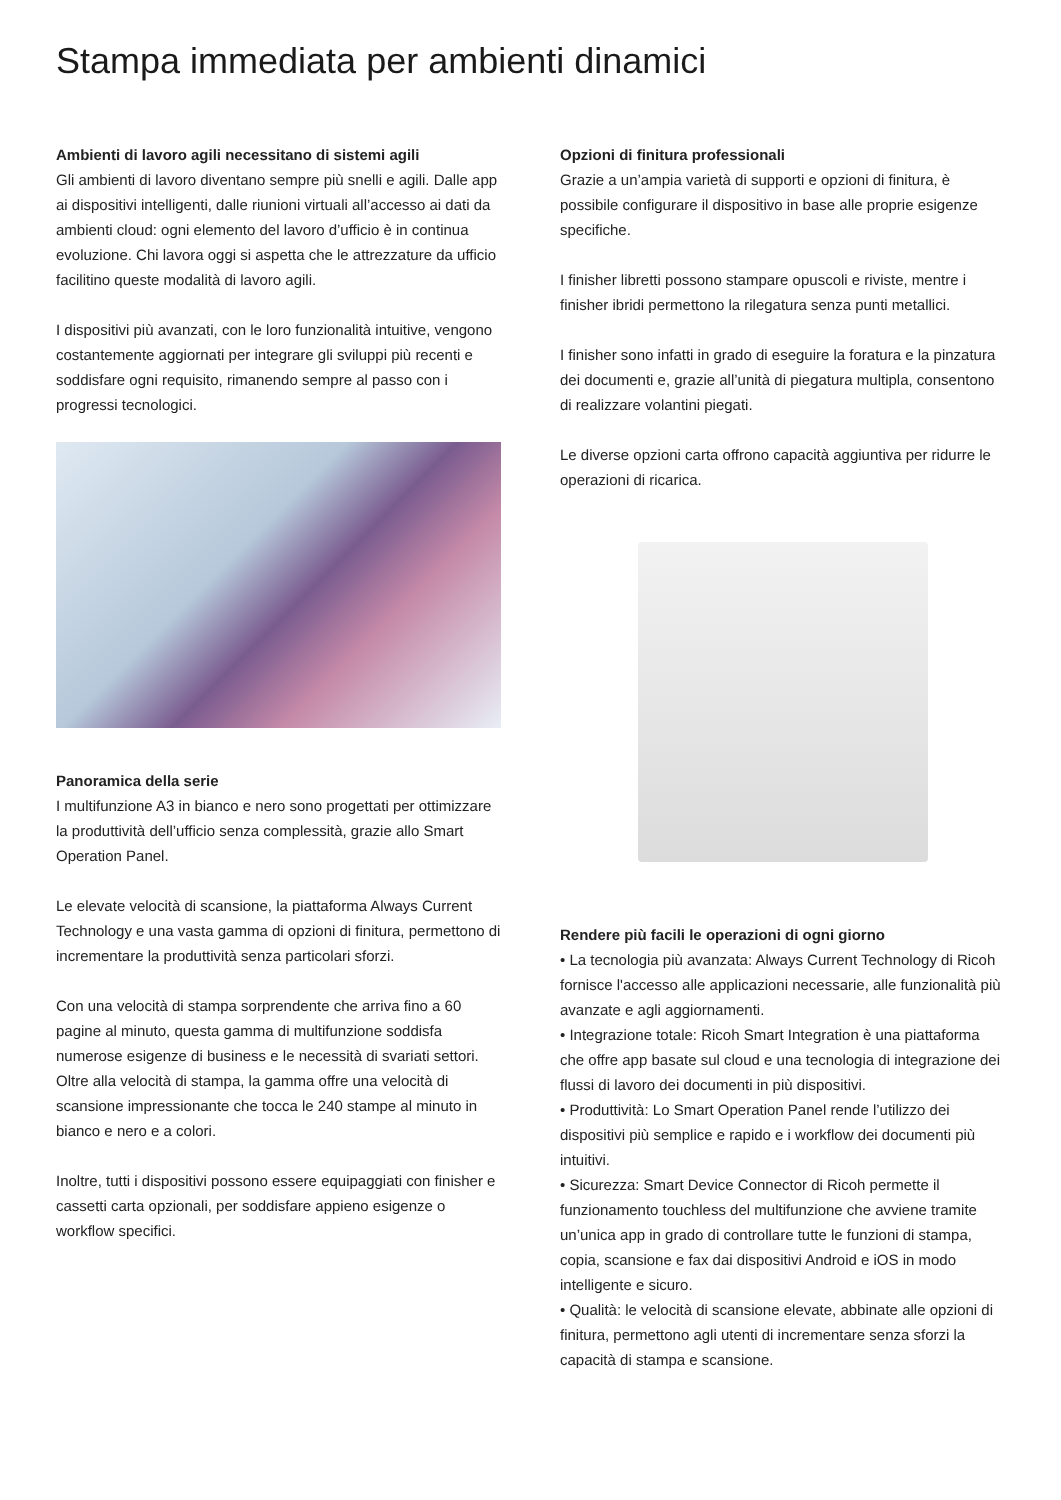Stampa immediata per ambienti dinamici
Ambienti di lavoro agili necessitano di sistemi agili
Gli ambienti di lavoro diventano sempre più snelli e agili. Dalle app ai dispositivi intelligenti, dalle riunioni virtuali all’accesso ai dati da ambienti cloud: ogni elemento del lavoro d’ufficio è in continua evoluzione. Chi lavora oggi si aspetta che le attrezzature da ufficio facilitino queste modalità di lavoro agili.
I dispositivi più avanzati, con le loro funzionalità intuitive, vengono costantemente aggiornati per integrare gli sviluppi più recenti e soddisfare ogni requisito, rimanendo sempre al passo con i progressi tecnologici.
Panoramica della serie
I multifunzione A3 in bianco e nero sono progettati per ottimizzare la produttività dell’ufficio senza complessità, grazie allo Smart Operation Panel.
Le elevate velocità di scansione, la piattaforma Always Current Technology e una vasta gamma di opzioni di finitura, permettono di incrementare la produttività senza particolari sforzi.
Con una velocità di stampa sorprendente che arriva fino a 60 pagine al minuto, questa gamma di multifunzione soddisfa numerose esigenze di business e le necessità di svariati settori. Oltre alla velocità di stampa, la gamma offre una velocità di scansione impressionante che tocca le 240 stampe al minuto in bianco e nero e a colori.
Inoltre, tutti i dispositivi possono essere equipaggiati con finisher e cassetti carta opzionali, per soddisfare appieno esigenze o workflow specifici.
Opzioni di finitura professionali
Grazie a un’ampia varietà di supporti e opzioni di finitura, è possibile configurare il dispositivo in base alle proprie esigenze specifiche.
I finisher libretti possono stampare opuscoli e riviste, mentre i finisher ibridi permettono la rilegatura senza punti metallici.
I finisher sono infatti in grado di eseguire la foratura e la pinzatura dei documenti e, grazie all’unità di piegatura multipla, consentono di realizzare volantini piegati.
Le diverse opzioni carta offrono capacità aggiuntiva per ridurre le operazioni di ricarica.
Rendere più facili le operazioni di ogni giorno
• La tecnologia più avanzata: Always Current Technology di Ricoh fornisce l'accesso alle applicazioni necessarie, alle funzionalità più avanzate e agli aggiornamenti.
• Integrazione totale: Ricoh Smart Integration è una piattaforma che offre app basate sul cloud e una tecnologia di integrazione dei flussi di lavoro dei documenti in più dispositivi.
• Produttività: Lo Smart Operation Panel rende l’utilizzo dei dispositivi più semplice e rapido e i workflow dei documenti più intuitivi.
• Sicurezza: Smart Device Connector di Ricoh permette il funzionamento touchless del multifunzione che avviene tramite un’unica app in grado di controllare tutte le funzioni di stampa, copia, scansione e fax dai dispositivi Android e iOS in modo intelligente e sicuro.
• Qualità: le velocità di scansione elevate, abbinate alle opzioni di finitura, permettono agli utenti di incrementare senza sforzi la capacità di stampa e scansione.